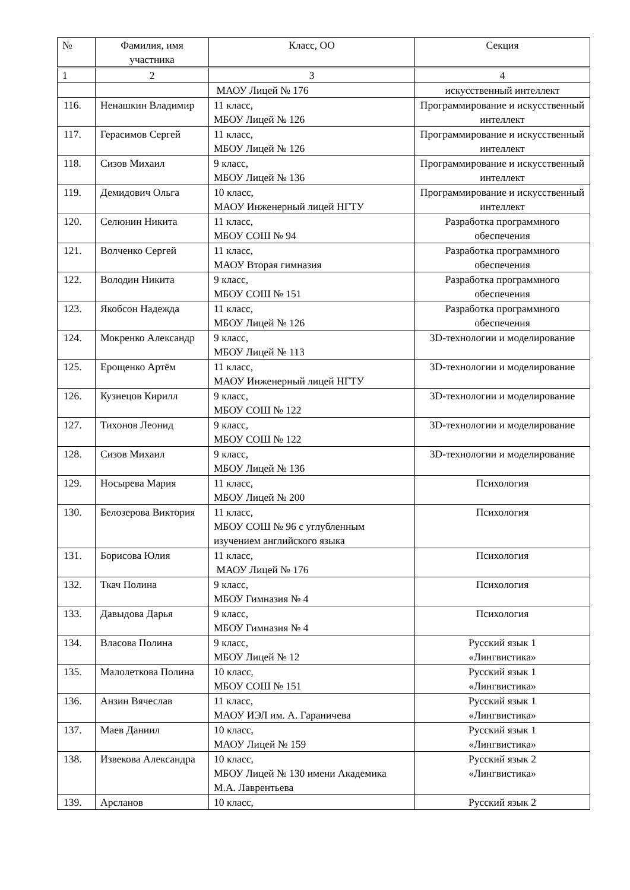| № | Фамилия, имя участника | Класс, ОО | Секция |
| --- | --- | --- | --- |
| 1 | 2 | 3 | 4 |
| | | МАОУ Лицей № 176 | искусственный интеллект |
| 116. | Ненашкин Владимир | 11 класс, МБОУ Лицей № 126 | Программирование и искусственный интеллект |
| 117. | Герасимов Сергей | 11 класс, МБОУ Лицей № 126 | Программирование и искусственный интеллект |
| 118. | Сизов Михаил | 9 класс, МБОУ Лицей № 136 | Программирование и искусственный интеллект |
| 119. | Демидович Ольга | 10 класс, МАОУ Инженерный лицей НГТУ | Программирование и искусственный интеллект |
| 120. | Селюнин Никита | 11 класс, МБОУ СОШ № 94 | Разработка программного обеспечения |
| 121. | Волченко Сергей | 11 класс, МАОУ Вторая гимназия | Разработка программного обеспечения |
| 122. | Володин Никита | 9 класс, МБОУ СОШ № 151 | Разработка программного обеспечения |
| 123. | Якобсон Надежда | 11 класс, МБОУ Лицей № 126 | Разработка программного обеспечения |
| 124. | Мокренко Александр | 9 класс, МБОУ Лицей № 113 | 3D-технологии и моделирование |
| 125. | Ерощенко Артём | 11 класс, МАОУ Инженерный лицей НГТУ | 3D-технологии и моделирование |
| 126. | Кузнецов Кирилл | 9 класс, МБОУ СОШ № 122 | 3D-технологии и моделирование |
| 127. | Тихонов Леонид | 9 класс, МБОУ СОШ № 122 | 3D-технологии и моделирование |
| 128. | Сизов Михаил | 9 класс, МБОУ Лицей № 136 | 3D-технологии и моделирование |
| 129. | Носырева Мария | 11 класс, МБОУ Лицей № 200 | Психология |
| 130. | Белозерова Виктория | 11 класс, МБОУ СОШ № 96 с углубленным изучением английского языка | Психология |
| 131. | Борисова Юлия | 11 класс, МАОУ Лицей № 176 | Психология |
| 132. | Ткач Полина | 9 класс, МБОУ Гимназия № 4 | Психология |
| 133. | Давыдова Дарья | 9 класс, МБОУ Гимназия № 4 | Психология |
| 134. | Власова Полина | 9 класс, МБОУ Лицей № 12 | Русский язык 1 «Лингвистика» |
| 135. | Малолеткова Полина | 10 класс, МБОУ СОШ № 151 | Русский язык 1 «Лингвистика» |
| 136. | Анзин Вячеслав | 11 класс, МАОУ ИЭЛ им. А. Гараничева | Русский язык 1 «Лингвистика» |
| 137. | Маев Даниил | 10 класс, МАОУ Лицей № 159 | Русский язык 1 «Лингвистика» |
| 138. | Извекова Александра | 10 класс, МБОУ Лицей № 130 имени Академика М.А. Лаврентьева | Русский язык 2 «Лингвистика» |
| 139. | Арсланов | 10 класс, | Русский язык 2 |